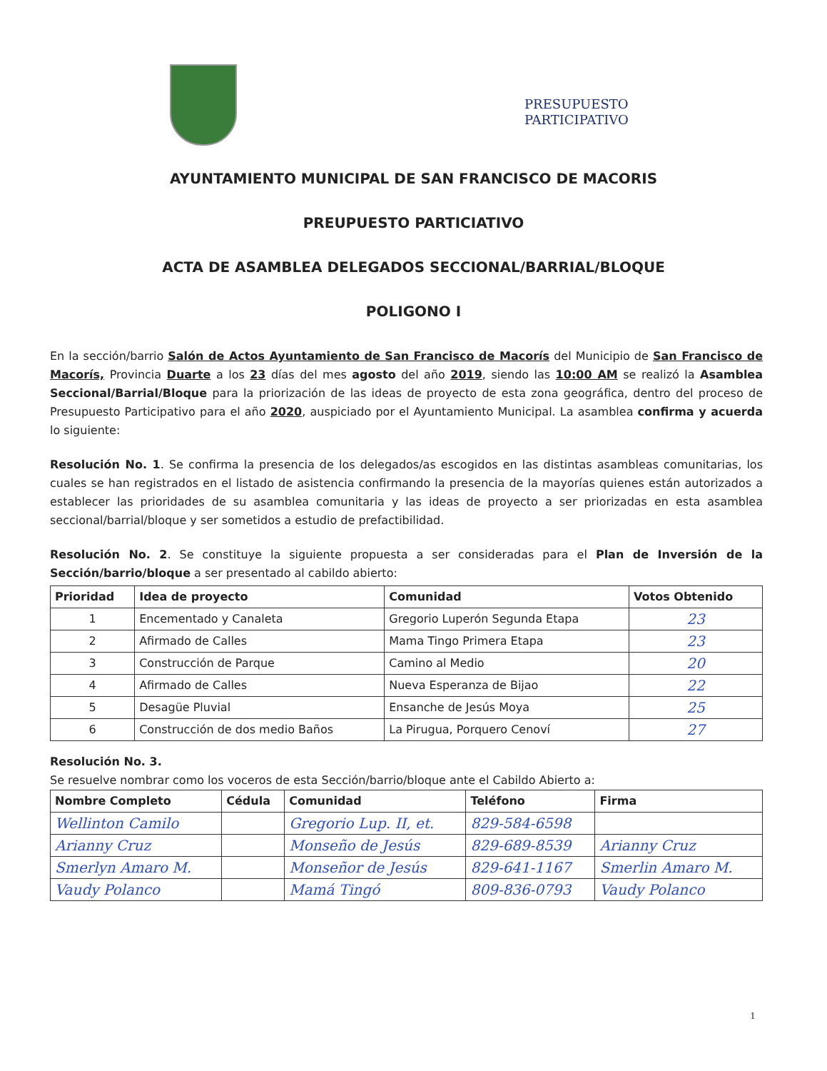PRESUPUESTO
PARTICIPATIVO
AYUNTAMIENTO MUNICIPAL DE SAN FRANCISCO DE MACORIS
PREUPUESTO PARTICIATIVO
ACTA DE ASAMBLEA DELEGADOS SECCIONAL/BARRIAL/BLOQUE
POLIGONO I
En la sección/barrio Salón de Actos Ayuntamiento de San Francisco de Macorís del Municipio de San Francisco de Macorís, Provincia Duarte a los 23 días del mes agosto del año 2019, siendo las 10:00 AM se realizó la Asamblea Seccional/Barrial/Bloque para la priorización de las ideas de proyecto de esta zona geográfica, dentro del proceso de Presupuesto Participativo para el año 2020, auspiciado por el Ayuntamiento Municipal. La asamblea confirma y acuerda lo siguiente:
Resolución No. 1. Se confirma la presencia de los delegados/as escogidos en las distintas asambleas comunitarias, los cuales se han registrados en el listado de asistencia confirmando la presencia de la mayorías quienes están autorizados a establecer las prioridades de su asamblea comunitaria y las ideas de proyecto a ser priorizadas en esta asamblea seccional/barrial/bloque y ser sometidos a estudio de prefactibilidad.
Resolución No. 2. Se constituye la siguiente propuesta a ser consideradas para el Plan de Inversión de la Sección/barrio/bloque a ser presentado al cabildo abierto:
| Prioridad | Idea de proyecto | Comunidad | Votos Obtenido |
| --- | --- | --- | --- |
| 1 | Encementado y Canaleta | Gregorio Luperón Segunda Etapa | 23 |
| 2 | Afirmado de Calles | Mama Tingo Primera Etapa | 23 |
| 3 | Construcción de Parque | Camino al Medio | 20 |
| 4 | Afirmado de Calles | Nueva Esperanza de Bijao | 22 |
| 5 | Desagüe Pluvial | Ensanche de Jesús Moya | 25 |
| 6 | Construcción de dos medio Baños | La Pirugua, Porquero Cenoví | 27 |
Resolución No. 3.
Se resuelve nombrar como los voceros de esta Sección/barrio/bloque ante el Cabildo Abierto a:
| Nombre Completo | Cédula | Comunidad | Teléfono | Firma |
| --- | --- | --- | --- | --- |
| Wellinton Camilo | | Gregorio Lup. II, et. | 829-584-6598 | |
| Arianny Cruz | | Monseño de Jesús | 829-689-8539 | Arianny Cruz |
| Smerlyn Amaro M. | | Monseñor de Jesús | 829-641-1167 | Smerlin Amaro M. |
| Vaudy Polanco | | Mamá Tingó | 809-836-0793 | Vaudy Polanco |
1